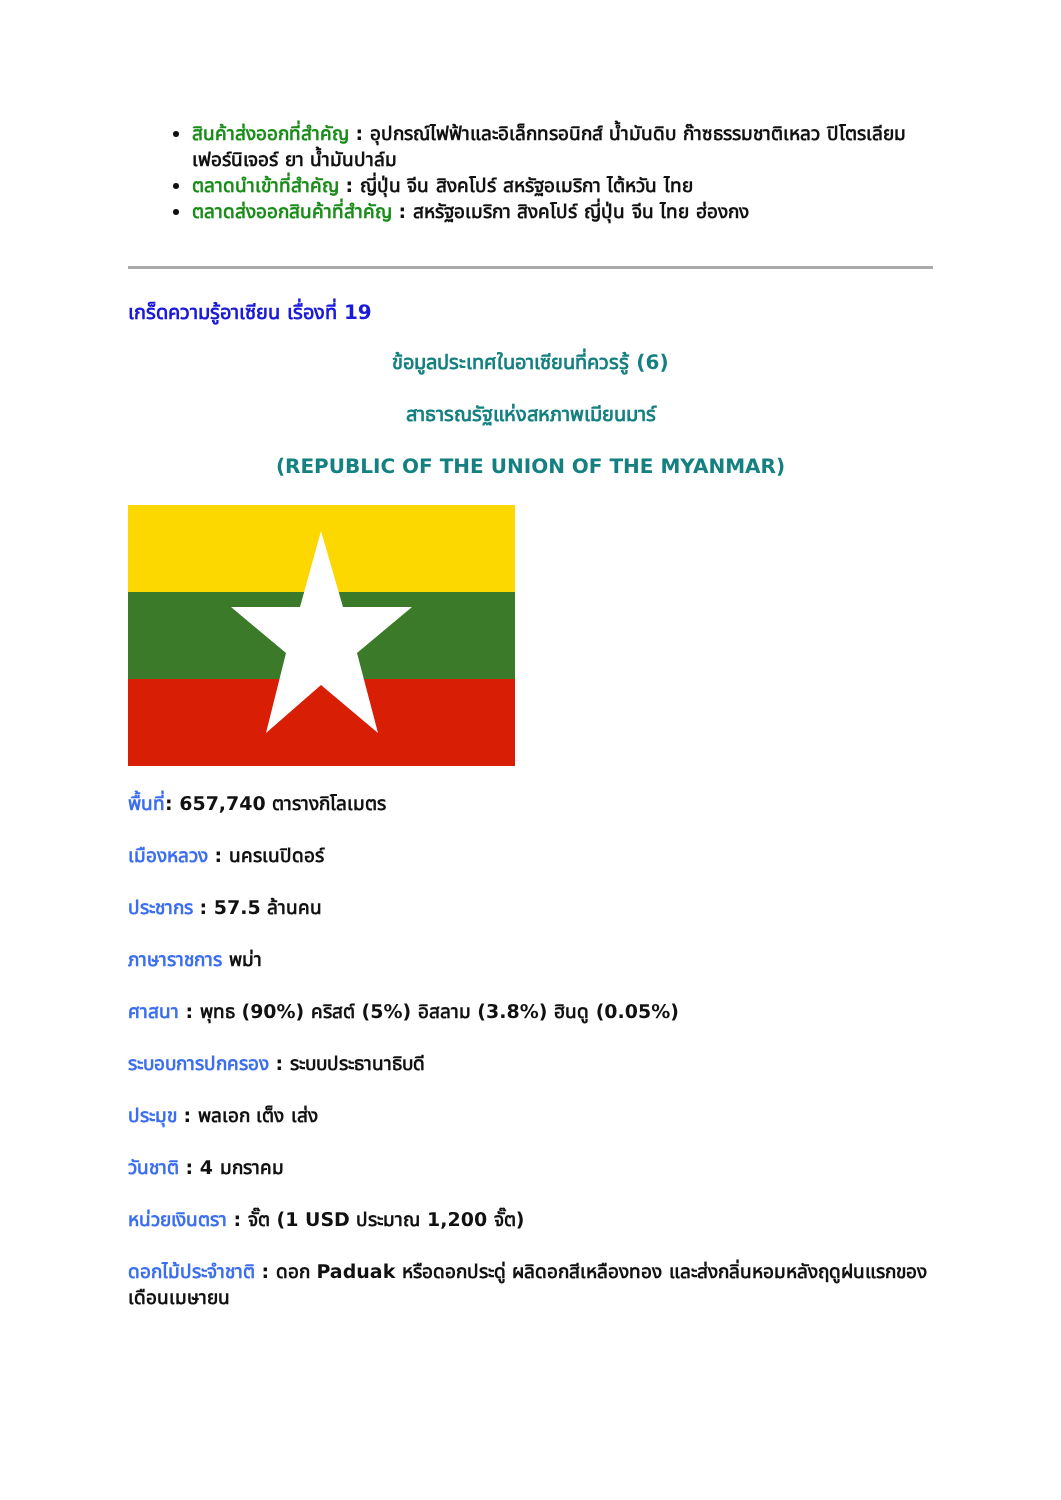สินค้าส่งออกที่สำคัญ : อุปกรณ์ไฟฟ้าและอิเล็กทรอนิกส์ น้ำมันดิบ ก๊าซธรรมชาติเหลว ปิโตรเลียม เฟอร์นิเจอร์ ยา น้ำมันปาล์ม
ตลาดนำเข้าที่สำคัญ : ญี่ปุ่น จีน สิงคโปร์ สหรัฐอเมริกา ไต้หวัน ไทย
ตลาดส่งออกสินค้าที่สำคัญ : สหรัฐอเมริกา สิงคโปร์ ญี่ปุ่น จีน ไทย ฮ่องกง
เกร็ดความรู้อาเซียน เรื่องที่ 19
ข้อมูลประเทศในอาเซียนที่ควรรู้ (6)
สาธารณรัฐแห่งสหภาพเมียนมาร์
(REPUBLIC OF THE UNION OF THE MYANMAR)
พื้นที่: 657,740 ตารางกิโลเมตร
เมืองหลวง : นครเนปิดอร์
ประชากร : 57.5 ล้านคน
ภาษาราชการ พม่า
ศาสนา : พุทธ (90%) คริสต์ (5%) อิสลาม (3.8%) ฮินดู (0.05%)
ระบอบการปกครอง : ระบบประธานาธิบดี
ประมุข : พลเอก เต็ง เส่ง
วันชาติ : 4 มกราคม
หน่วยเงินตรา : จั๊ต (1 USD ประมาณ 1,200 จั๊ต)
ดอกไม้ประจำชาติ : ดอก Paduak หรือดอกประดู่ ผลิดอกสีเหลืองทอง และส่งกลิ่นหอมหลังฤดูฝนแรกของเดือนเมษายน